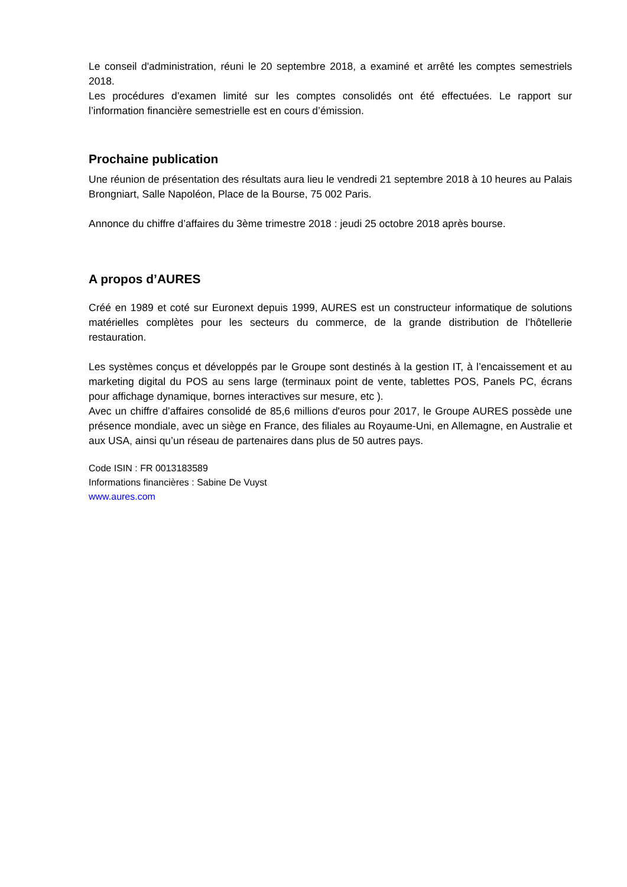Le conseil d'administration, réuni le 20 septembre 2018, a examiné et arrêté les comptes semestriels 2018.
Les procédures d’examen limité sur les comptes consolidés ont été effectuées. Le rapport sur l’information financière semestrielle est en cours d’émission.
Prochaine publication
Une réunion de présentation des résultats aura lieu le vendredi 21 septembre 2018 à 10 heures au Palais Brongniart, Salle Napoléon, Place de la Bourse, 75 002 Paris.
Annonce du chiffre d’affaires du 3ème trimestre 2018 : jeudi 25 octobre 2018 après bourse.
A propos d’AURES
Créé en 1989 et coté sur Euronext depuis 1999, AURES est un constructeur informatique de solutions matérielles complètes pour les secteurs du commerce, de la grande distribution de l’hôtellerie restauration.
Les systèmes conçus et développés par le Groupe sont destinés à la gestion IT, à l’encaissement et au marketing digital du POS au sens large (terminaux point de vente, tablettes POS, Panels PC, écrans pour affichage dynamique, bornes interactives sur mesure, etc ).
Avec un chiffre d’affaires consolidé de 85,6 millions d'euros pour 2017, le Groupe AURES possède une présence mondiale, avec un siège en France, des filiales au Royaume-Uni, en Allemagne, en Australie et aux USA, ainsi qu’un réseau de partenaires dans plus de 50 autres pays.
Code ISIN : FR 0013183589
Informations financières : Sabine De Vuyst
www.aures.com